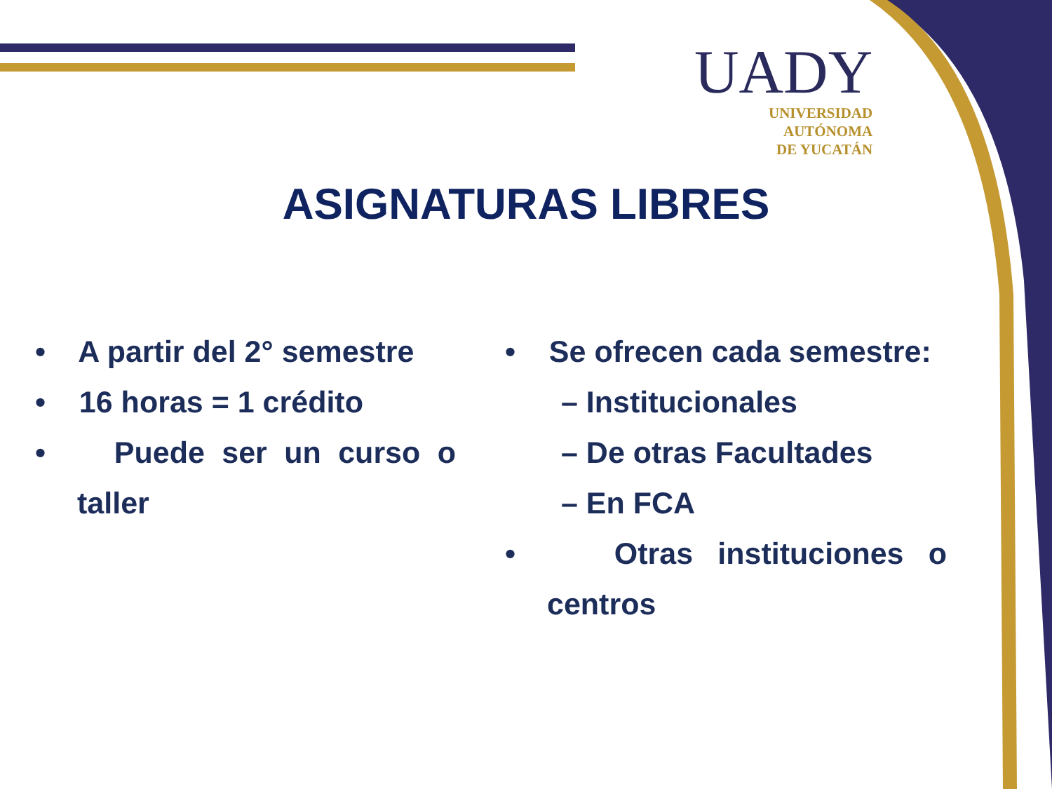UADY
UNIVERSIDAD
AUTÓNOMA
DE YUCATÁN
ASIGNATURAS LIBRES
• A partir del 2° semestre
• 16 horas = 1 crédito
• Puede ser un curso o taller
• Se ofrecen cada semestre:
– Institucionales
– De otras Facultades
– En FCA
• Otras instituciones o centros